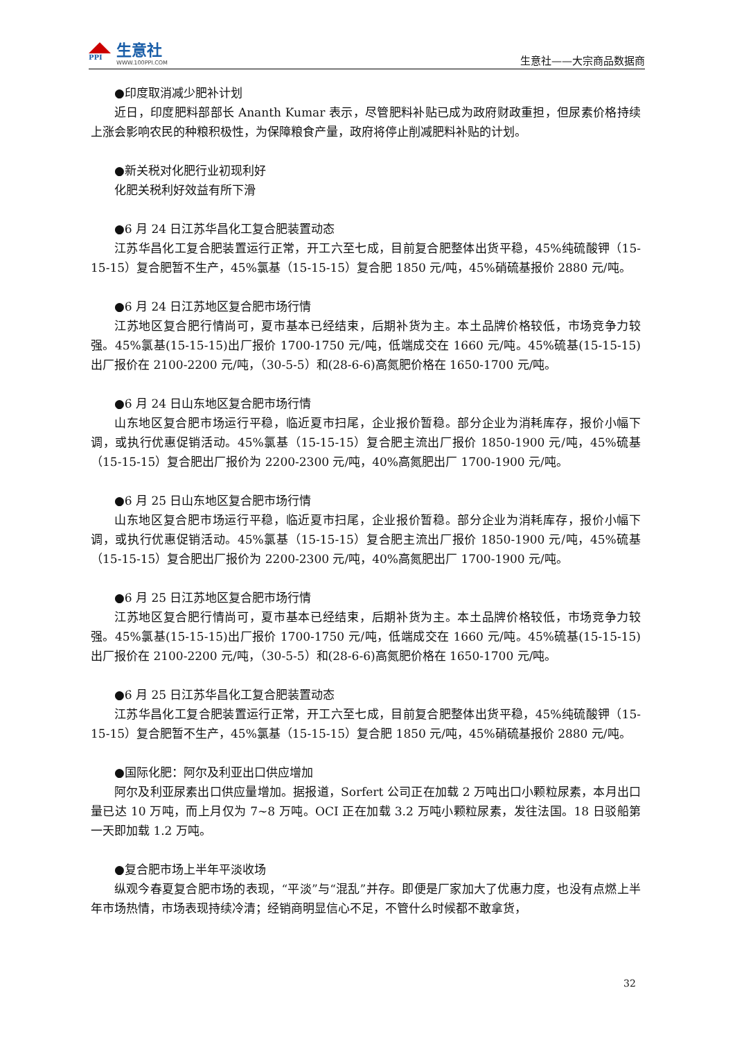PPI
生意社
WWW.100PPI.COM
生意社——大宗商品数据商
●印度取消减少肥补计划
近日，印度肥料部部长 Ananth Kumar 表示，尽管肥料补贴已成为政府财政重担，但尿素价格持续上涨会影响农民的种粮积极性，为保障粮食产量，政府将停止削减肥料补贴的计划。
●新关税对化肥行业初现利好
化肥关税利好效益有所下滑
●6 月 24 日江苏华昌化工复合肥装置动态
江苏华昌化工复合肥装置运行正常，开工六至七成，目前复合肥整体出货平稳，45%纯硫酸钾（15-15-15）复合肥暂不生产，45%氯基（15-15-15）复合肥 1850 元/吨，45%硝硫基报价 2880 元/吨。
●6 月 24 日江苏地区复合肥市场行情
江苏地区复合肥行情尚可，夏市基本已经结束，后期补货为主。本土品牌价格较低，市场竞争力较强。45%氯基(15-15-15)出厂报价 1700-1750 元/吨，低端成交在 1660 元/吨。45%硫基(15-15-15)出厂报价在 2100-2200 元/吨，（30-5-5）和(28-6-6)高氮肥价格在 1650-1700 元/吨。
●6 月 24 日山东地区复合肥市场行情
山东地区复合肥市场运行平稳，临近夏市扫尾，企业报价暂稳。部分企业为消耗库存，报价小幅下调，或执行优惠促销活动。45%氯基（15-15-15）复合肥主流出厂报价 1850-1900 元/吨，45%硫基（15-15-15）复合肥出厂报价为 2200-2300 元/吨，40%高氮肥出厂 1700-1900 元/吨。
●6 月 25 日山东地区复合肥市场行情
山东地区复合肥市场运行平稳，临近夏市扫尾，企业报价暂稳。部分企业为消耗库存，报价小幅下调，或执行优惠促销活动。45%氯基（15-15-15）复合肥主流出厂报价 1850-1900 元/吨，45%硫基（15-15-15）复合肥出厂报价为 2200-2300 元/吨，40%高氮肥出厂 1700-1900 元/吨。
●6 月 25 日江苏地区复合肥市场行情
江苏地区复合肥行情尚可，夏市基本已经结束，后期补货为主。本土品牌价格较低，市场竞争力较强。45%氯基(15-15-15)出厂报价 1700-1750 元/吨，低端成交在 1660 元/吨。45%硫基(15-15-15)出厂报价在 2100-2200 元/吨，（30-5-5）和(28-6-6)高氮肥价格在 1650-1700 元/吨。
●6 月 25 日江苏华昌化工复合肥装置动态
江苏华昌化工复合肥装置运行正常，开工六至七成，目前复合肥整体出货平稳，45%纯硫酸钾（15-15-15）复合肥暂不生产，45%氯基（15-15-15）复合肥 1850 元/吨，45%硝硫基报价 2880 元/吨。
●国际化肥：阿尔及利亚出口供应增加
阿尔及利亚尿素出口供应量增加。据报道，Sorfert 公司正在加载 2 万吨出口小颗粒尿素，本月出口量已达 10 万吨，而上月仅为 7~8 万吨。OCI 正在加载 3.2 万吨小颗粒尿素，发往法国。18 日驳船第一天即加载 1.2 万吨。
●复合肥市场上半年平淡收场
纵观今春夏复合肥市场的表现，“平淡”与“混乱”并存。即便是厂家加大了优惠力度，也没有点燃上半年市场热情，市场表现持续冷清；经销商明显信心不足，不管什么时候都不敢拿货，
32